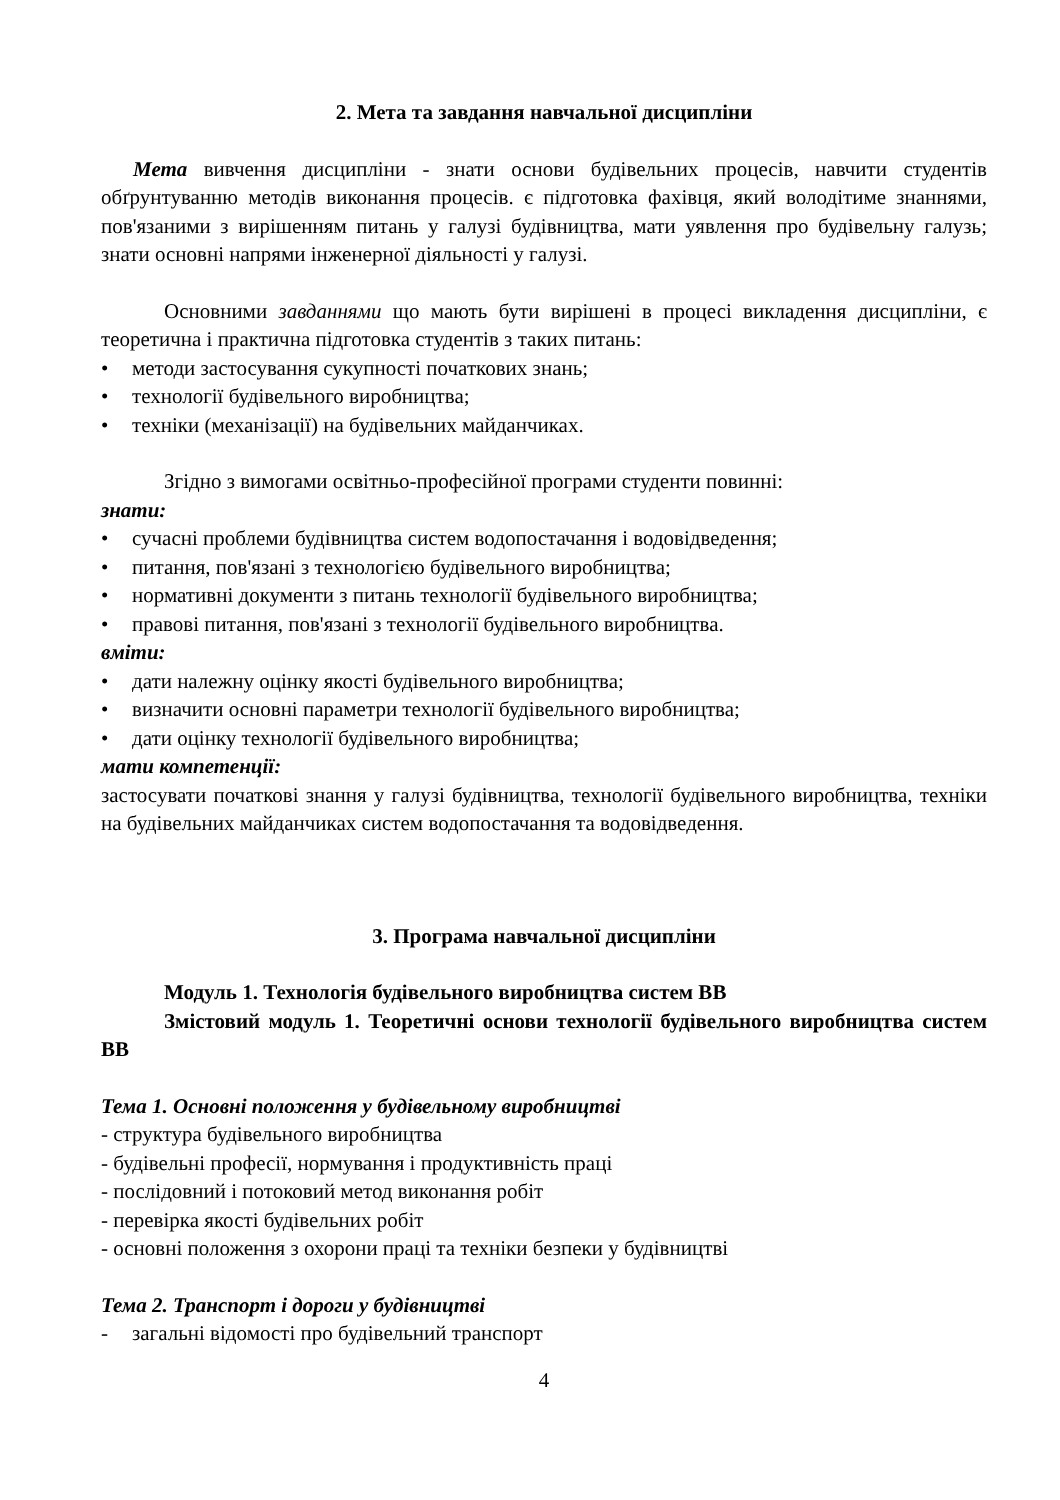2. Мета та завдання навчальної дисципліни
Мета вивчення дисципліни - знати основи будівельних процесів, навчити студентів обґрунтуванню методів виконання процесів. є підготовка фахівця, який володітиме знаннями, пов'язаними з вирішенням питань у галузі будівництва, мати уявлення про будівельну галузь; знати основні напрями інженерної діяльності у галузі.
Основними завданнями що мають бути вирішені в процесі викладення дисципліни, є теоретична і практична підготовка студентів з таких питань:
• методи застосування сукупності початкових знань;
• технології будівельного виробництва;
• техніки (механізації) на будівельних майданчиках.
Згідно з вимогами освітньо-професійної програми студенти повинні:
знати:
• сучасні проблеми будівництва систем водопостачання і водовідведення;
• питання, пов'язані з технологією будівельного виробництва;
• нормативні документи з питань технології будівельного виробництва;
• правові питання, пов'язані з технології будівельного виробництва.
вміти:
• дати належну оцінку якості будівельного виробництва;
• визначити основні параметри технології будівельного виробництва;
• дати оцінку технології будівельного виробництва;
мати компетенції:
застосувати початкові знання у галузі будівництва, технології будівельного виробництва, техніки на будівельних майданчиках систем водопостачання та водовідведення.
3. Програма навчальної дисципліни
Модуль 1. Технологія будівельного виробництва систем ВВ
Змістовий модуль 1. Теоретичні основи технології будівельного виробництва систем ВВ
Тема 1. Основні положення у будівельному виробництві
- структура будівельного виробництва
- будівельні професії, нормування і продуктивність праці
- послідовний і потоковий метод виконання робіт
- перевірка якості будівельних робіт
- основні положення з охорони праці та техніки безпеки у будівництві
Тема 2. Транспорт і дороги у будівництві
- загальні відомості про будівельний транспорт
4